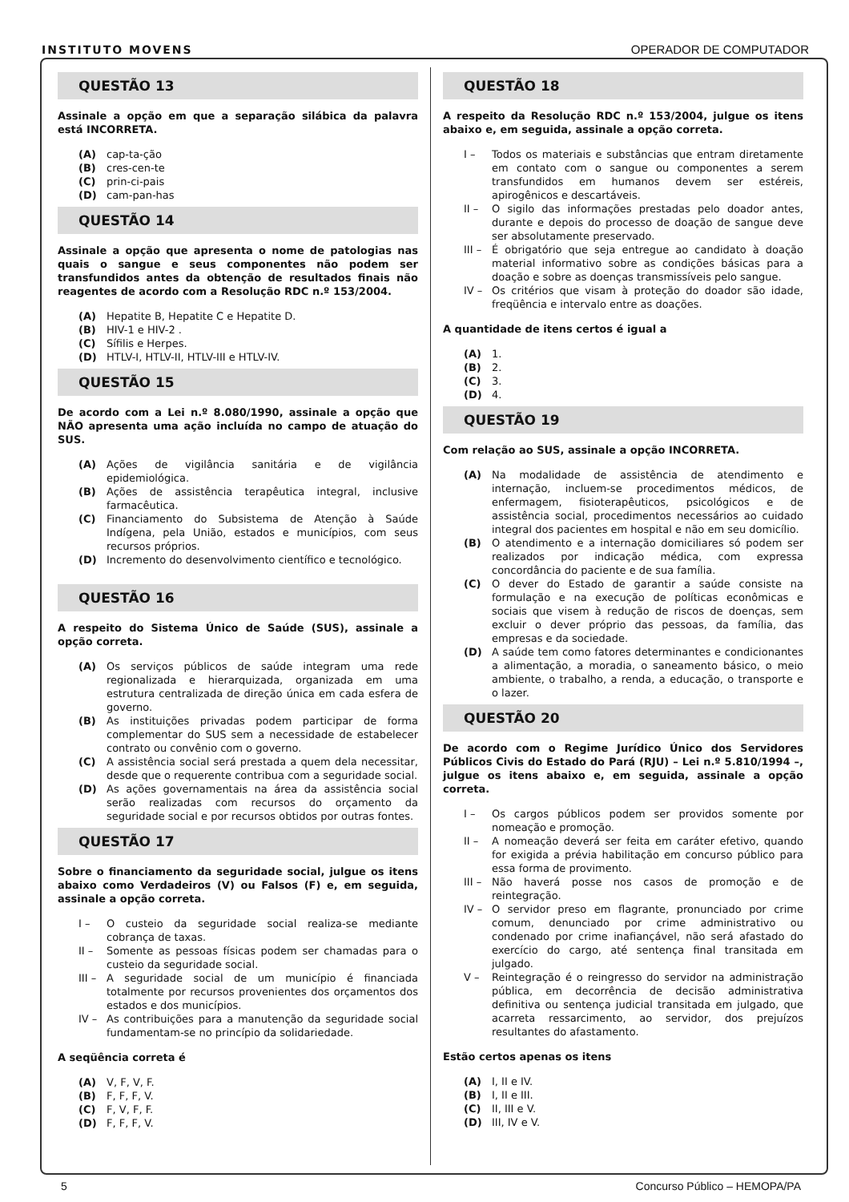INSTITUTO MOVENS
OPERADOR DE COMPUTADOR
QUESTÃO 13
Assinale a opção em que a separação silábica da palavra está INCORRETA.
(A) cap-ta-ção
(B) cres-cen-te
(C) prin-ci-pais
(D) cam-pan-has
QUESTÃO 14
Assinale a opção que apresenta o nome de patologias nas quais o sangue e seus componentes não podem ser transfundidos antes da obtenção de resultados finais não reagentes de acordo com a Resolução RDC n.º 153/2004.
(A) Hepatite B, Hepatite C e Hepatite D.
(B) HIV-1 e HIV-2 .
(C) Sífilis e Herpes.
(D) HTLV-I, HTLV-II, HTLV-III e HTLV-IV.
QUESTÃO 15
De acordo com a Lei n.º 8.080/1990, assinale a opção que NÃO apresenta uma ação incluída no campo de atuação do SUS.
(A) Ações de vigilância sanitária e de vigilância epidemiológica.
(B) Ações de assistência terapêutica integral, inclusive farmacêutica.
(C) Financiamento do Subsistema de Atenção à Saúde Indígena, pela União, estados e municípios, com seus recursos próprios.
(D) Incremento do desenvolvimento científico e tecnológico.
QUESTÃO 16
A respeito do Sistema Único de Saúde (SUS), assinale a opção correta.
(A) Os serviços públicos de saúde integram uma rede regionalizada e hierarquizada, organizada em uma estrutura centralizada de direção única em cada esfera de governo.
(B) As instituições privadas podem participar de forma complementar do SUS sem a necessidade de estabelecer contrato ou convênio com o governo.
(C) A assistência social será prestada a quem dela necessitar, desde que o requerente contribua com a seguridade social.
(D) As ações governamentais na área da assistência social serão realizadas com recursos do orçamento da seguridade social e por recursos obtidos por outras fontes.
QUESTÃO 17
Sobre o financiamento da seguridade social, julgue os itens abaixo como Verdadeiros (V) ou Falsos (F) e, em seguida, assinale a opção correta.
I – O custeio da seguridade social realiza-se mediante cobrança de taxas.
II – Somente as pessoas físicas podem ser chamadas para o custeio da seguridade social.
III – A seguridade social de um município é financiada totalmente por recursos provenientes dos orçamentos dos estados e dos municípios.
IV – As contribuições para a manutenção da seguridade social fundamentam-se no princípio da solidariedade.
A seqüência correta é
(A) V, F, V, F.
(B) F, F, F, V.
(C) F, V, F, F.
(D) F, F, F, V.
QUESTÃO 18
A respeito da Resolução RDC n.º 153/2004, julgue os itens abaixo e, em seguida, assinale a opção correta.
I – Todos os materiais e substâncias que entram diretamente em contato com o sangue ou componentes a serem transfundidos em humanos devem ser estéreis, apirogênicos e descartáveis.
II – O sigilo das informações prestadas pelo doador antes, durante e depois do processo de doação de sangue deve ser absolutamente preservado.
III – É obrigatório que seja entregue ao candidato à doação material informativo sobre as condições básicas para a doação e sobre as doenças transmissíveis pelo sangue.
IV – Os critérios que visam à proteção do doador são idade, freqüência e intervalo entre as doações.
A quantidade de itens certos é igual a
(A) 1.
(B) 2.
(C) 3.
(D) 4.
QUESTÃO 19
Com relação ao SUS, assinale a opção INCORRETA.
(A) Na modalidade de assistência de atendimento e internação, incluem-se procedimentos médicos, de enfermagem, fisioterapêuticos, psicológicos e de assistência social, procedimentos necessários ao cuidado integral dos pacientes em hospital e não em seu domicílio.
(B) O atendimento e a internação domiciliares só podem ser realizados por indicação médica, com expressa concordância do paciente e de sua família.
(C) O dever do Estado de garantir a saúde consiste na formulação e na execução de políticas econômicas e sociais que visem à redução de riscos de doenças, sem excluir o dever próprio das pessoas, da família, das empresas e da sociedade.
(D) A saúde tem como fatores determinantes e condicionantes a alimentação, a moradia, o saneamento básico, o meio ambiente, o trabalho, a renda, a educação, o transporte e o lazer.
QUESTÃO 20
De acordo com o Regime Jurídico Único dos Servidores Públicos Civis do Estado do Pará (RJU) – Lei n.º 5.810/1994 –, julgue os itens abaixo e, em seguida, assinale a opção correta.
I – Os cargos públicos podem ser providos somente por nomeação e promoção.
II – A nomeação deverá ser feita em caráter efetivo, quando for exigida a prévia habilitação em concurso público para essa forma de provimento.
III – Não haverá posse nos casos de promoção e de reintegração.
IV – O servidor preso em flagrante, pronunciado por crime comum, denunciado por crime administrativo ou condenado por crime inafiançável, não será afastado do exercício do cargo, até sentença final transitada em julgado.
V – Reintegração é o reingresso do servidor na administração pública, em decorrência de decisão administrativa definitiva ou sentença judicial transitada em julgado, que acarreta ressarcimento, ao servidor, dos prejuízos resultantes do afastamento.
Estão certos apenas os itens
(A) I, II e IV.
(B) I, II e III.
(C) II, III e V.
(D) III, IV e V.
5 Concurso Público – HEMOPA/PA